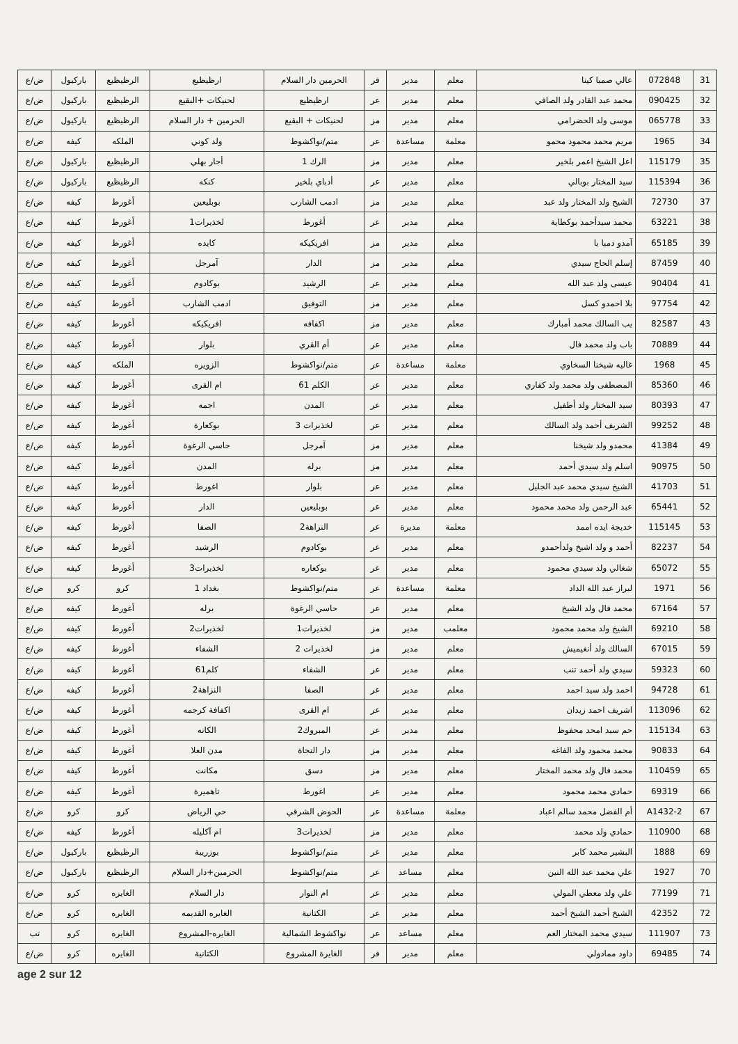| 31 | 072848 | عالي صمبا كينا | معلم | مدير | فر | الحرمين دار السلام | ارظيظيع | الرظيظيع | باركيول | ض/ع |
| 32 | 090425 | محمد عبد القادر ولد الصافي | معلم | مدير | عر | ارظيظيع | لحنيكات +البقيع | الرظيظيع | باركيول | ض/ع |
| 33 | 065778 | موسى ولد الحضرامي | معلم | مدير | مز | لحنيكات + البقيع | الحرمين + دار السلام | الرظيظيع | باركيول | ض/ع |
| 34 | 1965 | مريم محمد محمود محمو | معلمة | مساعدة | عر | متم/نواكشوط | ولد كوني | الملكه | كيفه | ض/ع |
| 35 | 115179 | اعل الشيخ اعمر بلخير | معلم | مدير | مز | الرك 1 | أجار بهلي | الرظيظيع | باركيول | ض/ع |
| 36 | 115394 | سيد المختار بوبالي | معلم | مدير | عر | أدباي بلخير | كنكه | الرظيظيع | باركيول | ض/ع |
| 37 | 72730 | الشيخ ولد المختار ولد عبد | معلم | مدير | مز | ادمب الشارب | بوبليعين | أغورط | كيفه | ض/ع |
| 38 | 63221 | محمد سيدأحمد بوكطاية | معلم | مدير | عر | أغورط | لخذيرات1 | أغورط | كيفه | ض/ع |
| 39 | 65185 | آمدو دمبا با | معلم | مدير | مز | افريكيكه | كايده | أغورط | كيفه | ض/ع |
| 40 | 87459 | إسلم الحاج سيدي | معلم | مدير | مز | الدار | آمرجل | أغورط | كيفه | ض/ع |
| 41 | 90404 | عيسى ولد عبد الله | معلم | مدير | عر | الرشيد | بوكادوم | أغورط | كيفه | ض/ع |
| 42 | 97754 | بلا احمدو كسل | معلم | مدير | مز | التوفيق | ادمب الشارب | أغورط | كيفه | ض/ع |
| 43 | 82587 | يب السالك محمد أمبارك | معلم | مدير | مز | اكفافه | افريكيكه | أغورط | كيفه | ض/ع |
| 44 | 70889 | باب ولد محمد فال | معلم | مدير | عر | أم القري | بلوار | أغورط | كيفه | ض/ع |
| 45 | 1968 | غاليه شيخنا السخاوي | معلمة | مساعدة | عر | متم/نواكشوط | الزويره | الملكه | كيفه | ض/ع |
| 46 | 85360 | المصطفى ولد محمد ولد كفاري | معلم | مدير | عر | الكلم 61 | ام القرى | أغورط | كيفه | ض/ع |
| 47 | 80393 | سيد المختار ولد أطفيل | معلم | مدير | عر | المدن | اجمه | أغورط | كيفه | ض/ع |
| 48 | 99252 | الشريف أحمد ولد السالك | معلم | مدير | عر | لخذيرات 3 | بوكعارة | أغورط | كيفه | ض/ع |
| 49 | 41384 | محمدو ولد شيخنا | معلم | مدير | مز | آمرجل | حاسي الرغوة | أغورط | كيفه | ض/ع |
| 50 | 90975 | اسلم ولد سيدي أحمد | معلم | مدير | مز | برله | المدن | أغورط | كيفه | ض/ع |
| 51 | 41703 | الشيخ سيدي محمد عبد الجليل | معلم | مدير | عر | بلوار | اغورط | أغورط | كيفه | ض/ع |
| 52 | 65441 | عبد الرحمن ولد محمد محمود | معلم | مدير | عر | بوبليعين | الدار | أغورط | كيفه | ض/ع |
| 53 | 115145 | خديجة ايده اممد | معلمة | مديرة | عر | النزاهة2 | الصفا | أغورط | كيفه | ض/ع |
| 54 | 82237 | أحمد و ولد اشيخ ولدأحمدو | معلم | مدير | عر | بوكادوم | الرشيد | أغورط | كيفه | ض/ع |
| 55 | 65072 | شغالي ولد سيدي محمود | معلم | مدير | عر | بوكعاره | لخذيرات3 | أغورط | كيفه | ض/ع |
| 56 | 1971 | لبراز عبد الله الداد | معلمة | مساعدة | عر | متم/نواكشوط | بغداد 1 | كرو | كرو | ض/ع |
| 57 | 67164 | محمد فال ولد الشيخ | معلم | مدير | عر | حاسي الرغوة | برله | أغورط | كيفه | ض/ع |
| 58 | 69210 | الشيخ ولد محمد محمود | معلمب | مدير | مز | لخذيرات1 | لخذيرات2 | أغورط | كيفه | ض/ع |
| 59 | 67015 | السالك ولد أنغيميش | معلم | مدير | مز | لخذيرات 2 | الشفاء | أغورط | كيفه | ض/ع |
| 60 | 59323 | سيدي ولد أحمد تنب | معلم | مدير | عر | الشفاء | كلم61 | أغورط | كيفه | ض/ع |
| 61 | 94728 | احمد ولد سيد احمد | معلم | مدير | عر | الصفا | النزاهة2 | أغورط | كيفه | ض/ع |
| 62 | 113096 | اشريف احمد زيدان | معلم | مدير | عر | ام القرى | اكفافة كرجمه | أغورط | كيفه | ض/ع |
| 63 | 115134 | حم سيد امحد محفوظ | معلم | مدير | عر | المبروك2 | الكانه | أغورط | كيفه | ض/ع |
| 64 | 90833 | محمد محمود ولد الفاغه | معلم | مدير | مز | دار النجاة | مدن العلا | أغورط | كيفه | ض/ع |
| 65 | 110459 | محمد فال ولد محمد المختار | معلم | مدير | مز | دسق | مكانت | أغورط | كيفه | ض/ع |
| 66 | 69319 | حمادي محمد محمود | معلم | مدير | عر | اغورط | تاهميرة | أغورط | كيفه | ض/ع |
| 67 | A1432-2 | أم الفضل محمد سالم اعباد | معلمة | مساعدة | عر | الحوض الشرقي | حي الرياض | كرو | كرو | ض/ع |
| 68 | 110900 | حمادي ولد محمد | معلم | مدير | مز | لخذيرات3 | ام آكليله | أغورط | كيفه | ض/ع |
| 69 | 1888 | البشير محمد كابر | معلم | مدير | عر | متم/نواكشوط | بوزريبة | الرظيظيع | باركيول | ض/ع |
| 70 | 1927 | علي محمد عبد الله النين | معلم | مساعد | عر | متم/نواكشوط | الحرمين+دار السلام | الرظيظيع | باركيول | ض/ع |
| 71 | 77199 | علي ولد معطي المولي | معلم | مدير | عر | ام النوار | دار السلام | الغايره | كرو | ض/ع |
| 72 | 42352 | الشيخ أحمد الشيخ أحمد | معلم | مدير | عر | الكتانية | الغايره القديمه | الغايره | كرو | ض/ع |
| 73 | 111907 | سيدي محمد المختار العم | معلم | مساعد | عر | نواكشوط الشمالية | الغايره-المشروع | الغايره | كرو | تب |
| 74 | 69485 | داود ممادولي | معلم | مدير | فر | الغايرة المشروع | الكتانية | الغايره | كرو | ض/ع |
age 2 sur 12